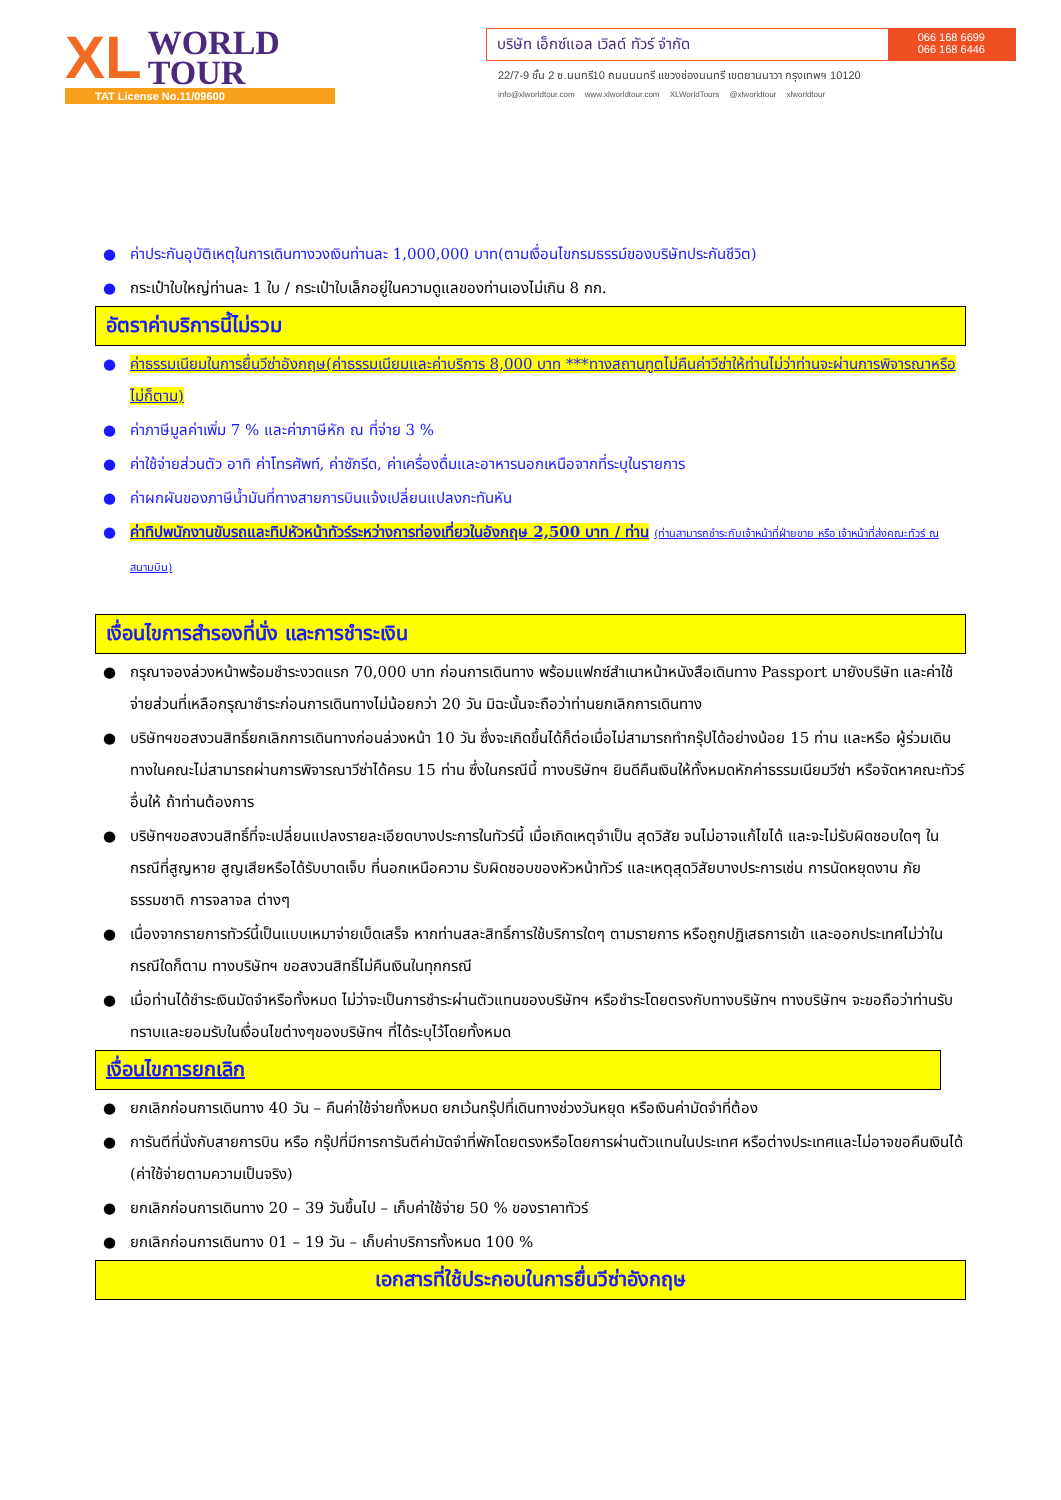XL
WORLD
TOUR
TAT License No.11/09600
บริษัท เอ็กซ์แอล เวิลด์ ทัวร์ จำกัด
066 168 6699
066 168 6446
22/7-9 ชั้น 2 ซ.นนทรี10 ถนนนนทรี แขวงช่องนนทรี เขตยานนาวา กรุงเทพฯ 10120
info@xlworldtour.com www.xlworldtour.com XLWorldTours @xlworldtour xlworldtour
● ค่าประกันอุบัติเหตุในการเดินทางวงเงินท่านละ 1,000,000 บาท(ตามเงื่อนไขกรมธรรม์ของบริษัทประกันชีวิต)
● กระเป๋าใบใหญ่ท่านละ 1 ใบ / กระเป๋าใบเล็กอยู่ในความดูแลของท่านเองไม่เกิน 8 กก.
อัตราค่าบริการนี้ไม่รวม
● ค่าธรรมเนียมในการยื่นวีซ่าอังกฤษ(ค่าธรรมเนียมและค่าบริการ 8,000 บาท ***ทางสถานทูตไม่คืนค่าวีซ่าให้ท่านไม่ว่าท่านจะผ่านการพิจารณาหรือไม่ก็ตาม)
● ค่าภาษีมูลค่าเพิ่ม 7 % และค่าภาษีหัก ณ ที่จ่าย 3 %
● ค่าใช้จ่ายส่วนตัว อาทิ ค่าโทรศัพท์, ค่าซักรีด, ค่าเครื่องดื่มและอาหารนอกเหนือจากที่ระบุในรายการ
● ค่าผกผันของภาษีน้ำมันที่ทางสายการบินแจ้งเปลี่ยนแปลงกะทันหัน
● ค่าทิปพนักงานขับรถและทิปหัวหน้าทัวร์ระหว่างการท่องเที่ยวในอังกฤษ 2,500 บาท / ท่าน (ท่านสามารถชำระกับเจ้าหน้าที่ฝ่ายขาย หรือ เจ้าหน้าที่ส่งคณะทัวร์ ณ สนามบิน)
เงื่อนไขการสำรองที่นั่ง และการชำระเงิน
● กรุณาจองล่วงหน้าพร้อมชำระงวดแรก 70,000 บาท ก่อนการเดินทาง พร้อมแฟกซ์สำเนาหน้าหนังสือเดินทาง Passport มายังบริษัท และค่าใช้จ่ายส่วนที่เหลือกรุณาชำระก่อนการเดินทางไม่น้อยกว่า 20 วัน มิฉะนั้นจะถือว่าท่านยกเลิกการเดินทาง
● บริษัทฯขอสงวนสิทธิ์ยกเลิกการเดินทางก่อนล่วงหน้า 10 วัน ซึ่งจะเกิดขึ้นได้ก็ต่อเมื่อไม่สามารถทำกรุ๊ปได้อย่างน้อย 15 ท่าน และหรือ ผู้ร่วมเดินทางในคณะไม่สามารถผ่านการพิจารณาวีซ่าได้ครบ 15 ท่าน ซึ่งในกรณีนี้ ทางบริษัทฯ ยินดีคืนเงินให้ทั้งหมดหักค่าธรรมเนียมวีซ่า หรือจัดหาคณะทัวร์อื่นให้ ถ้าท่านต้องการ
● บริษัทฯขอสงวนสิทธิ์ที่จะเปลี่ยนแปลงรายละเอียดบางประการในทัวร์นี้ เมื่อเกิดเหตุจำเป็น สุดวิสัย จนไม่อาจแก้ไขได้ และจะไม่รับผิดชอบใดๆ ในกรณีที่สูญหาย สูญเสียหรือได้รับบาดเจ็บ ที่นอกเหนือความ รับผิดชอบของหัวหน้าทัวร์ และเหตุสุดวิสัยบางประการเช่น การนัดหยุดงาน ภัยธรรมชาติ การจลาจล ต่างๆ
● เนื่องจากรายการทัวร์นี้เป็นแบบเหมาจ่ายเบ็ดเสร็จ หากท่านสละสิทธิ์การใช้บริการใดๆ ตามรายการ หรือถูกปฏิเสธการเข้า และออกประเทศไม่ว่าในกรณีใดก็ตาม ทางบริษัทฯ ขอสงวนสิทธิ์ไม่คืนเงินในทุกกรณี
● เมื่อท่านได้ชำระเงินมัดจำหรือทั้งหมด ไม่ว่าจะเป็นการชำระผ่านตัวแทนของบริษัทฯ หรือชำระโดยตรงกับทางบริษัทฯ ทางบริษัทฯ จะขอถือว่าท่านรับทราบและยอมรับในเงื่อนไขต่างๆของบริษัทฯ ที่ได้ระบุไว้โดยทั้งหมด
เงื่อนไขการยกเลิก
● ยกเลิกก่อนการเดินทาง 40 วัน – คืนค่าใช้จ่ายทั้งหมด ยกเว้นกรุ๊ปที่เดินทางช่วงวันหยุด หรือเงินค่ามัดจำที่ต้อง
● การันตีที่นั่งกับสายการบิน หรือ กรุ๊ปที่มีการการันตีค่ามัดจำที่พักโดยตรงหรือโดยการผ่านตัวแทนในประเทศ หรือต่างประเทศและไม่อาจขอคืนเงินได้ (ค่าใช้จ่ายตามความเป็นจริง)
● ยกเลิกก่อนการเดินทาง 20 – 39 วันขึ้นไป – เก็บค่าใช้จ่าย 50 % ของราคาทัวร์
● ยกเลิกก่อนการเดินทาง 01 – 19 วัน – เก็บค่าบริการทั้งหมด 100 %
เอกสารที่ใช้ประกอบในการยื่นวีซ่าอังกฤษ